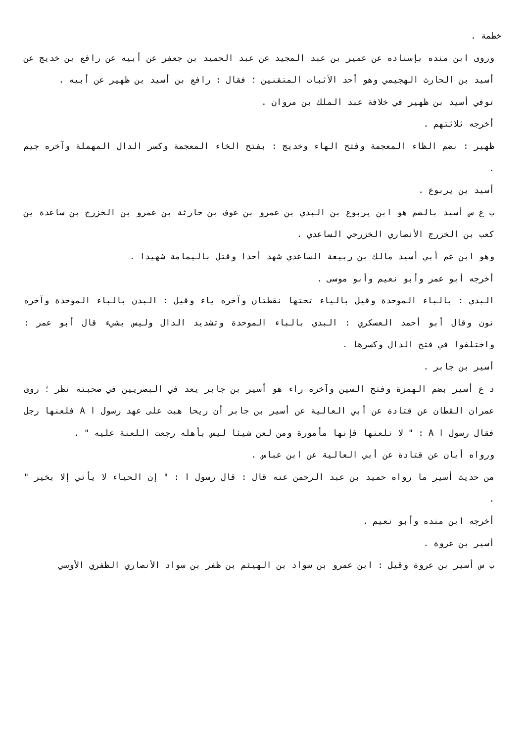خطمة .
وروى ابن منده بإسناده عن عمير بن عبد المجيد عن عبد الحميد بن جعفر عن أبيه عن رافع بن خديج عن أسيد بن الحارث الهجيمي وهو أحد الأثبات المتقنين ؛ فقال : رافع بن أسيد بن ظهير عن أبيه .
توفي أسيد بن ظهير في خلافة عبد الملك بن مروان .
أخرجه ثلاثتهم .
ظهير : بضم الظاء المعجمة وفتح الهاء وخديج : بفتح الخاء المعجمة وكسر الدال المهملة وآخره جيم .
أسيد بن يربوع .
ب ع س أسيد بالضم هو ابن يربوع بن البدي بن عمرو بن عوف بن حارثة بن عمرو بن الخزرج بن ساعدة بن كعب بن الخزرج الأنصاري الخزرجي الساعدي .
وهو ابن عم أبي أسيد مالك بن ربيعة الساعدي شهد أحدا وقتل باليمامة شهيدا .
أخرجه أبو عمر وأبو نعيم وأبو موسى .
البدي : بالباء الموحدة وقيل بالياء تحتها نقطتان وآخره ياء وقيل : البدن بالباء الموحدة وآخره نون وقال أبو أحمد العسكري : البدي بالباء الموحدة وتشديد الدال وليس بشيء قال أبو عمر : واختلفوا في فتح الدال وكسرها .
أسير بن جابر .
د ع أسير بضم الهمزة وفتح السين وآخره راء هو أسير بن جابر يعد في البصريين في صحبته نظر ؛ روى عمران القطان عن قتادة عن أبي العالية عن أسير بن جابر أن ريحا هبت على عهد رسول ا A فلعنها رجل فقال رسول ا A : " لا تلعنها فإنها مأمورة ومن لعن شيئا ليس بأهله رجعت اللعنة عليه " .
ورواه أبان عن قتادة عن أبي العالية عن ابن عباس .
من حديث أسير ما رواه حميد بن عبد الرحمن عنه قال : قال رسول ا : " إن الحياء لا يأتي إلا بخير " .
أخرجه ابن منده وأبو نعيم .
أسير بن عروة .
ب س أسير بن عروة وقيل : ابن عمرو بن سواد بن الهيثم بن ظفر بن سواد الأنصاري الظفري الأوسي